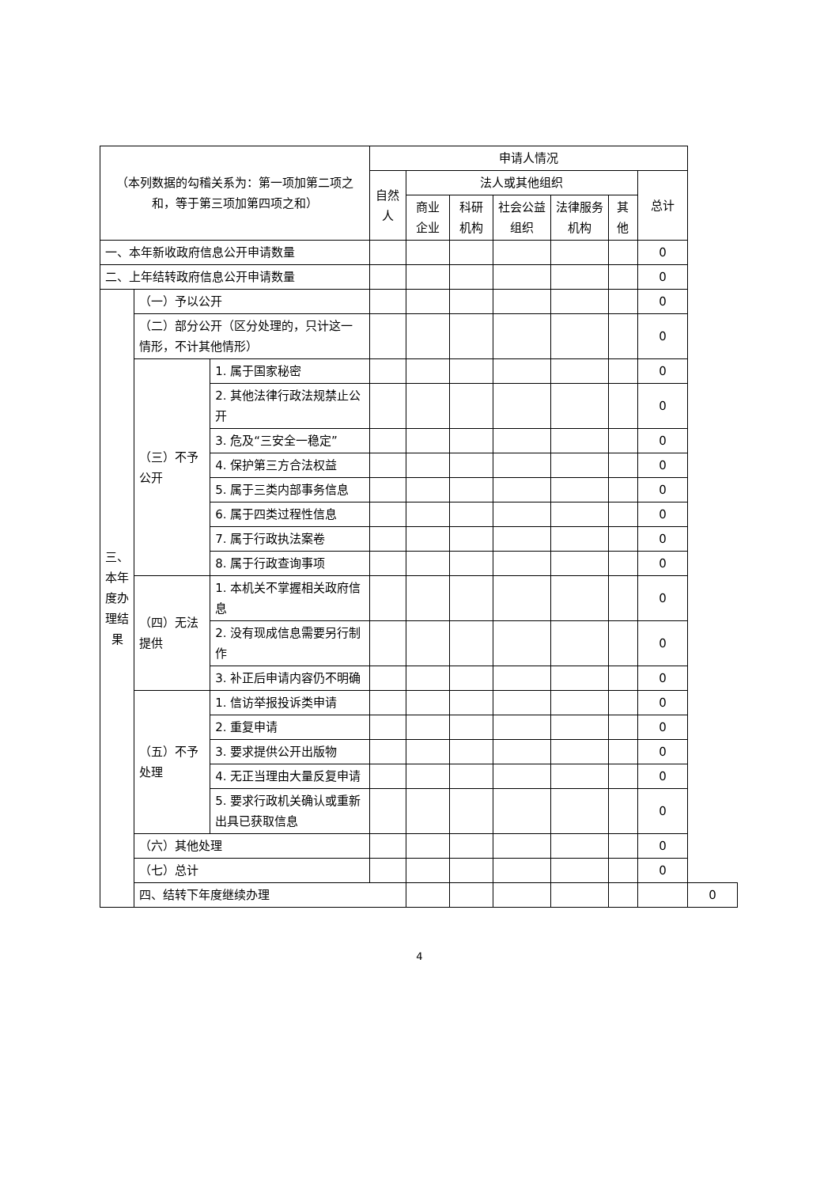| （本列数据的勾稽关系为：第一项加第二项之和，等于第三项加第四项之和） | | | 申请人情况 | | | | | | | |
| --- | --- | --- | --- | --- | --- | --- | --- | --- | --- | --- |
| | | | 自然人 | 法人或其他组织 | | | | | 总计 | |
| | | | | 商业企业 | 科研机构 | 社会公益组织 | 法律服务机构 | 其他 | | |
| 一、本年新收政府信息公开申请数量 | | | | | | | | | 0 | |
| 二、上年结转政府信息公开申请数量 | | | | | | | | | 0 | |
| 三、本年度办理结果 | （一）予以公开 | | | | | | | | 0 | |
| | （二）部分公开（区分处理的，只计这一情形，不计其他情形） | | | | | | | | 0 | |
| | （三）不予公开 | 1. 属于国家秘密 | | | | | | | 0 | |
| | | 2. 其他法律行政法规禁止公开 | | | | | | | 0 | |
| | | 3. 危及“三安全一稳定” | | | | | | | 0 | |
| | | 4. 保护第三方合法权益 | | | | | | | 0 | |
| | | 5. 属于三类内部事务信息 | | | | | | | 0 | |
| | | 6. 属于四类过程性信息 | | | | | | | 0 | |
| | | 7. 属于行政执法案卷 | | | | | | | 0 | |
| | | 8. 属于行政查询事项 | | | | | | | 0 | |
| | （四）无法提供 | 1. 本机关不掌握相关政府信息 | | | | | | | 0 | |
| | | 2. 没有现成信息需要另行制作 | | | | | | | 0 | |
| | | 3. 补正后申请内容仍不明确 | | | | | | | 0 | |
| | （五）不予处理 | 1. 信访举报投诉类申请 | | | | | | | 0 | |
| | | 2. 重复申请 | | | | | | | 0 | |
| | | 3. 要求提供公开出版物 | | | | | | | 0 | |
| | | 4. 无正当理由大量反复申请 | | | | | | | 0 | |
| | | 5. 要求行政机关确认或重新出具已获取信息 | | | | | | | 0 | |
| | （六）其他处理 | | | | | | | | 0 | |
| | （七）总计 | | | | | | | | 0 | |
| | 四、结转下年度继续办理 | | | | | | | | | 0 |
4